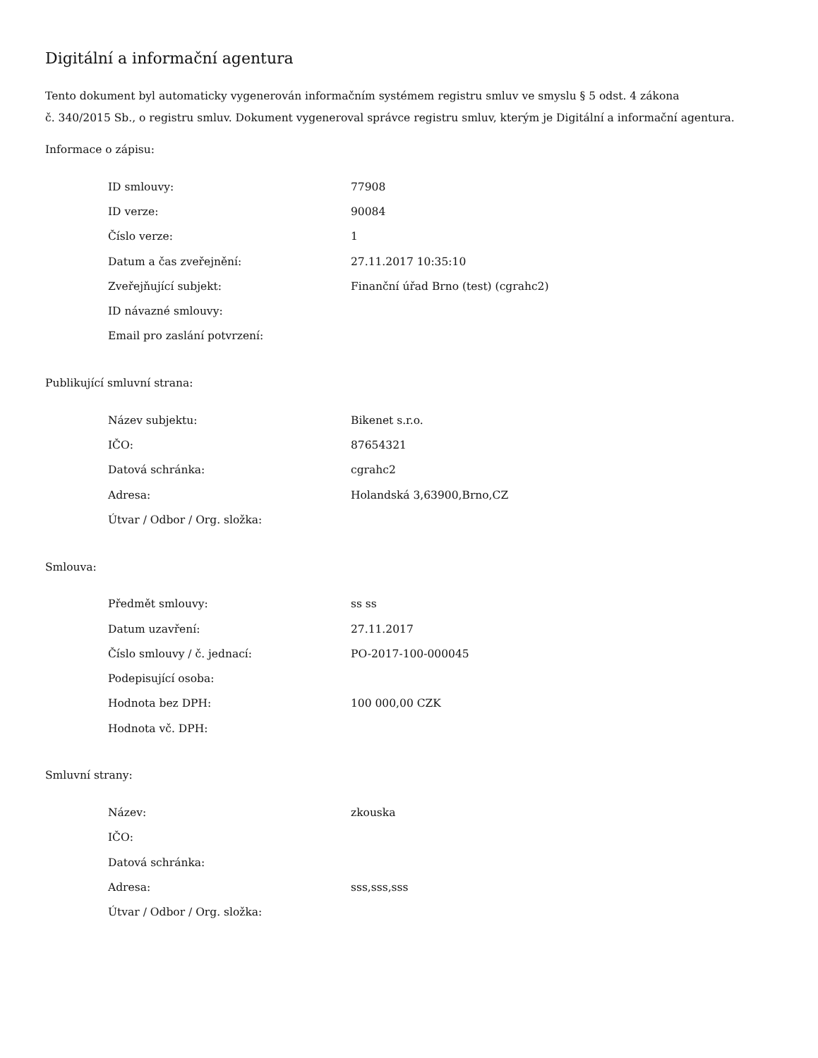Digitální a informační agentura
Tento dokument byl automaticky vygenerován informačním systémem registru smluv ve smyslu § 5 odst. 4 zákona
č. 340/2015 Sb., o registru smluv. Dokument vygeneroval správce registru smluv, kterým je Digitální a informační agentura.
Informace o zápisu:
| ID smlouvy: | 77908 |
| ID verze: | 90084 |
| Číslo verze: | 1 |
| Datum a čas zveřejnění: | 27.11.2017 10:35:10 |
| Zveřejňující subjekt: | Finanční úřad Brno (test) (cgrahc2) |
| ID návazné smlouvy: | |
| Email pro zaslání potvrzení: | |
Publikující smluvní strana:
| Název subjektu: | Bikenet s.r.o. |
| IČO: | 87654321 |
| Datová schránka: | cgrahc2 |
| Adresa: | Holandská 3,63900,Brno,CZ |
| Útvar / Odbor / Org. složka: | |
Smlouva:
| Předmět smlouvy: | ss ss |
| Datum uzavření: | 27.11.2017 |
| Číslo smlouvy / č. jednací: | PO-2017-100-000045 |
| Podepisující osoba: | |
| Hodnota bez DPH: | 100 000,00 CZK |
| Hodnota vč. DPH: | |
Smluvní strany:
| Název: | zkouska |
| IČO: | |
| Datová schránka: | |
| Adresa: | sss,sss,sss |
| Útvar / Odbor / Org. složka: | |